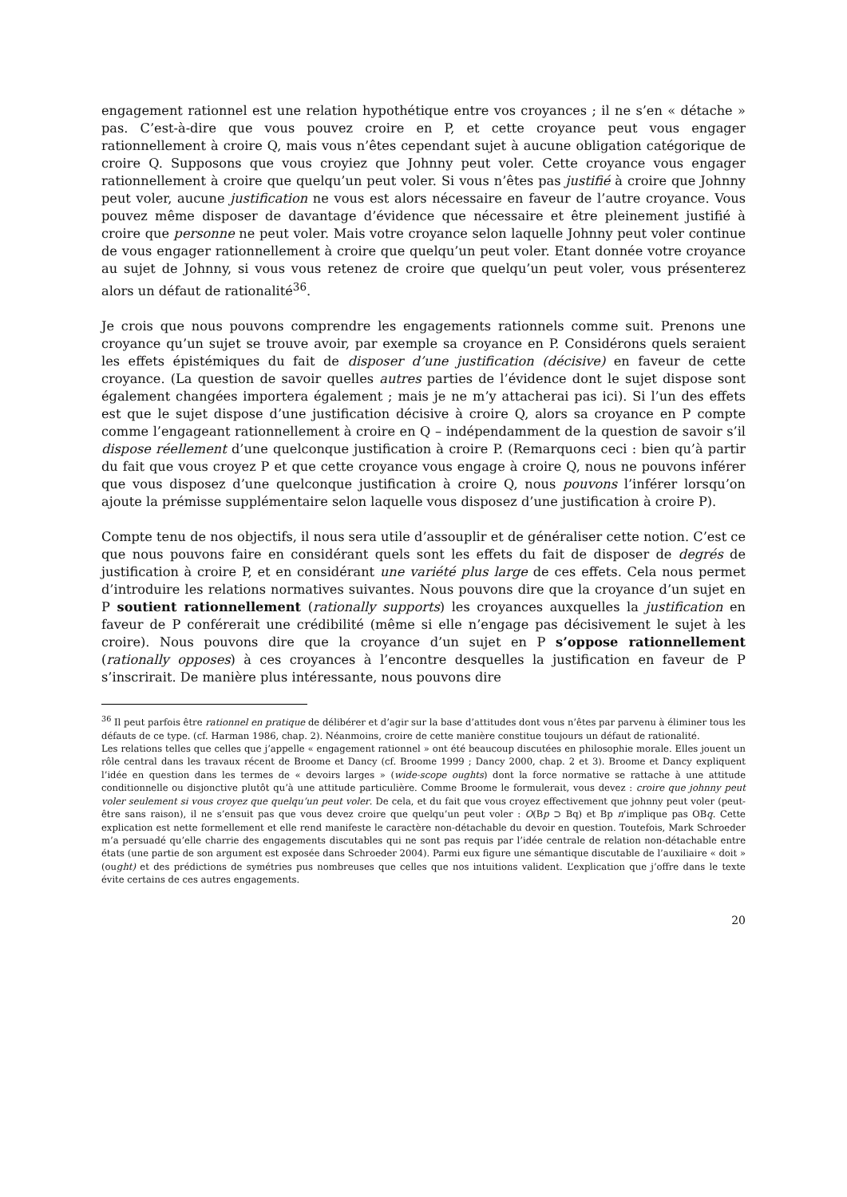engagement rationnel est une relation hypothétique entre vos croyances ; il ne s’en « détache » pas. C’est-à-dire que vous pouvez croire en P, et cette croyance peut vous engager rationnellement à croire Q, mais vous n’êtes cependant sujet à aucune obligation catégorique de croire Q. Supposons que vous croyiez que Johnny peut voler. Cette croyance vous engager rationnellement à croire que quelqu’un peut voler. Si vous n’êtes pas justifié à croire que Johnny peut voler, aucune justification ne vous est alors nécessaire en faveur de l’autre croyance. Vous pouvez même disposer de davantage d’évidence que nécessaire et être pleinement justifié à croire que personne ne peut voler. Mais votre croyance selon laquelle Johnny peut voler continue de vous engager rationnellement à croire que quelqu’un peut voler. Etant donnée votre croyance au sujet de Johnny, si vous vous retenez de croire que quelqu’un peut voler, vous présenterez alors un défaut de rationalité<sup>36</sup>.
Je crois que nous pouvons comprendre les engagements rationnels comme suit. Prenons une croyance qu’un sujet se trouve avoir, par exemple sa croyance en P. Considérons quels seraient les effets épistémiques du fait de disposer d’une justification (décisive) en faveur de cette croyance. (La question de savoir quelles autres parties de l’évidence dont le sujet dispose sont également changées importera également ; mais je ne m’y attacherai pas ici). Si l’un des effets est que le sujet dispose d’une justification décisive à croire Q, alors sa croyance en P compte comme l’engageant rationnellement à croire en Q – indépendamment de la question de savoir s’il dispose réellement d’une quelconque justification à croire P. (Remarquons ceci : bien qu’à partir du fait que vous croyez P et que cette croyance vous engage à croire Q, nous ne pouvons inférer que vous disposez d’une quelconque justification à croire Q, nous pouvons l’inférer lorsqu’on ajoute la prémisse supplémentaire selon laquelle vous disposez d’une justification à croire P).
Compte tenu de nos objectifs, il nous sera utile d’assouplir et de généraliser cette notion. C’est ce que nous pouvons faire en considérant quels sont les effets du fait de disposer de degrés de justification à croire P, et en considérant une variété plus large de ces effets. Cela nous permet d’introduire les relations normatives suivantes. Nous pouvons dire que la croyance d’un sujet en P soutient rationnellement (rationally supports) les croyances auxquelles la justification en faveur de P conférerait une crédibilité (même si elle n’engage pas décisivement le sujet à les croire). Nous pouvons dire que la croyance d’un sujet en P s’oppose rationnellement (rationally opposes) à ces croyances à l’encontre desquelles la justification en faveur de P s’inscrirait. De manière plus intéressante, nous pouvons dire
<sup>36</sup> Il peut parfois être rationnel en pratique de délibérer et d’agir sur la base d’attitudes dont vous n’êtes par parvenu à éliminer tous les défauts de ce type. (cf. Harman 1986, chap. 2). Néanmoins, croire de cette manière constitue toujours un défaut de rationalité.
Les relations telles que celles que j’appelle « engagement rationnel » ont été beaucoup discutées en philosophie morale. Elles jouent un rôle central dans les travaux récent de Broome et Dancy (cf. Broome 1999 ; Dancy 2000, chap. 2 et 3). Broome et Dancy expliquent l’idée en question dans les termes de « devoirs larges » (wide-scope oughts) dont la force normative se rattache à une attitude conditionnelle ou disjonctive plutôt qu’à une attitude particulière. Comme Broome le formulerait, vous devez : croire que johnny peut voler seulement si vous croyez que quelqu’un peut voler. De cela, et du fait que vous croyez effectivement que johnny peut voler (peut-être sans raison), il ne s’ensuit pas que vous devez croire que quelqu’un peut voler : O(Bp ⊃ Bq) et Bp n’implique pas OBq. Cette explication est nette formellement et elle rend manifeste le caractère non-détachable du devoir en question. Toutefois, Mark Schroeder m’a persuadé qu’elle charrie des engagements discutables qui ne sont pas requis par l’idée centrale de relation non-détachable entre états (une partie de son argument est exposée dans Schroeder 2004). Parmi eux figure une sémantique discutable de l’auxiliaire « doit » (ought) et des prédictions de symétries pus nombreuses que celles que nos intuitions valident. L’explication que j’offre dans le texte évite certains de ces autres engagements.
20